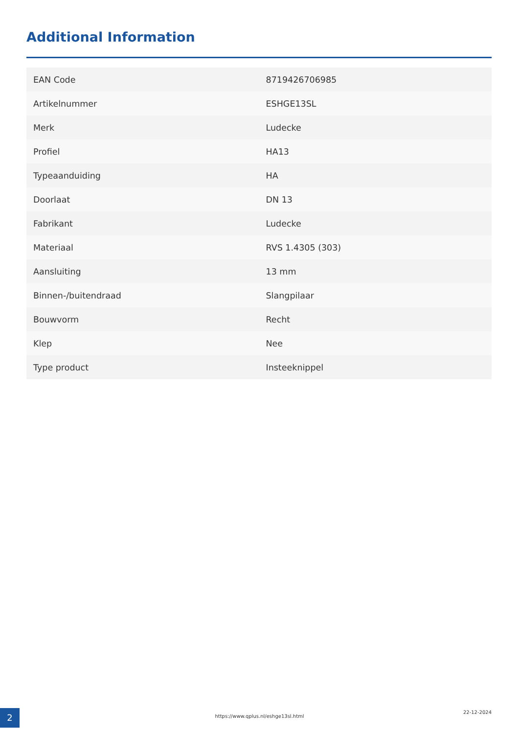Additional Information
| EAN Code | 8719426706985 |
| Artikelnummer | ESHGE13SL |
| Merk | Ludecke |
| Profiel | HA13 |
| Typeaanduiding | HA |
| Doorlaat | DN 13 |
| Fabrikant | Ludecke |
| Materiaal | RVS 1.4305 (303) |
| Aansluiting | 13 mm |
| Binnen-/buitendraad | Slangpilaar |
| Bouwvorm | Recht |
| Klep | Nee |
| Type product | Insteeknippel |
2 https://www.qplus.nl/eshge13sl.html
22-12-2024